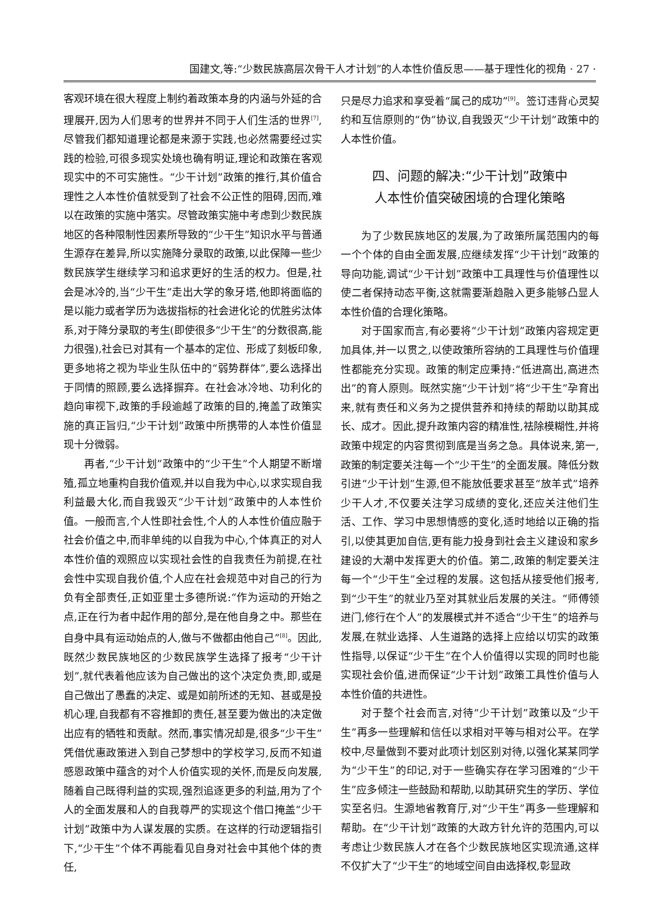国建文,等:“少数民族高层次骨干人才计划”的人本性价值反思——基于理性化的视角 · 27 ·
客观环境在很大程度上制约着政策本身的内涵与外延的合理展开,因为人们思考的世界并不同于人们生活的世界<sup>[7]</sup>,尽管我们都知道理论都是来源于实践,也必然需要经过实践的检验,可很多现实处境也确有明证,理论和政策在客观现实中的不可实施性。“少干计划”政策的推行,其价值合理性之人本性价值就受到了社会不公正性的阻碍,因而,难以在政策的实施中落实。尽管政策实施中考虑到少数民族地区的各种限制性因素所导致的“少干生”知识水平与普通生源存在差异,所以实施降分录取的政策,以此保障一些少数民族学生继续学习和追求更好的生活的权力。但是,社会是冰冷的,当“少干生”走出大学的象牙塔,他即将面临的是以能力或者学历为选拔指标的社会进化论的优胜劣汰体系,对于降分录取的考生(即使很多“少干生”的分数很高,能力很强),社会已对其有一个基本的定位、形成了刻板印象,更多地将之视为毕业生队伍中的“弱势群体”,要么选择出于同情的照顾,要么选择摒弃。在社会冰冷地、功利化的趋向审视下,政策的手段逾越了政策的目的,掩盖了政策实施的真正旨归,“少干计划”政策中所携带的人本性价值显现十分微弱。
再者,“少干计划”政策中的“少干生”个人期望不断增殖,孤立地重构自我价值观,并以自我为中心,以求实现自我利益最大化,而自我毁灭“少干计划”政策中的人本性价值。一般而言,个人性即社会性,个人的人本性价值应融于社会价值之中,而非单纯的以自我为中心,个体真正的对人本性价值的观照应以实现社会性的自我责任为前提,在社会性中实现自我价值,个人应在社会规范中对自己的行为负有全部责任,正如亚里士多德所说:“作为运动的开始之点,正在行为者中起作用的部分,是在他自身之中。那些在自身中具有运动始点的人,做与不做都由他自己”<sup>[8]</sup>。因此,既然少数民族地区的少数民族学生选择了报考“少干计划”,就代表着他应该为自己做出的这个决定负责,即,或是自己做出了愚蠢的决定、或是如前所述的无知、甚或是投机心理,自我都有不容推卸的责任,甚至要为做出的决定做出应有的牺牲和贡献。然而,事实情况却是,很多“少干生”凭借优惠政策进入到自己梦想中的学校学习,反而不知道感恩政策中蕴含的对个人价值实现的关怀,而是反向发展,随着自己既得利益的实现,强烈追逐更多的利益,用为了个人的全面发展和人的自我尊严的实现这个借口掩盖“少干计划”政策中为人谋发展的实质。在这样的行动逻辑指引下,“少干生”个体不再能看见自身对社会中其他个体的责任,
只是尽力追求和享受着“属己的成功”<sup>[9]</sup>。签订违背心灵契约和互信原则的“伪”协议,自我毁灭“少干计划”政策中的人本性价值。
四、问题的解决:“少干计划”政策中
人本性价值突破困境的合理化策略
为了少数民族地区的发展,为了政策所属范围内的每一个个体的自由全面发展,应继续发挥“少干计划”政策的导向功能,调试“少干计划”政策中工具理性与价值理性以使二者保持动态平衡,这就需要渐趋融入更多能够凸显人本性价值的合理化策略。
对于国家而言,有必要将“少干计划”政策内容规定更加具体,并一以贯之,以使政策所容纳的工具理性与价值理性都能充分实现。政策的制定应秉持:“低进高出,高进杰出”的育人原则。既然实施“少干计划”将“少干生”孕育出来,就有责任和义务为之提供营养和持续的帮助以助其成长、成才。因此,提升政策内容的精准性,祛除模糊性,并将政策中规定的内容贯彻到底是当务之急。具体说来,第一,政策的制定要关注每一个“少干生”的全面发展。降低分数引进“少干计划”生源,但不能放低要求甚至“放羊式”培养少干人才,不仅要关注学习成绩的变化,还应关注他们生活、工作、学习中思想情感的变化,适时地给以正确的指引,以使其更加自信,更有能力投身到社会主义建设和家乡建设的大潮中发挥更大的价值。第二,政策的制定要关注每一个“少干生”全过程的发展。这包括从接受他们报考,到“少干生”的就业乃至对其就业后发展的关注。“师傅领进门,修行在个人”的发展模式并不适合“少干生”的培养与发展,在就业选择、人生道路的选择上应给以切实的政策性指导,以保证“少干生”在个人价值得以实现的同时也能实现社会价值,进而保证“少干计划”政策工具性价值与人本性价值的共进性。
对于整个社会而言,对待“少干计划”政策以及“少干生”再多一些理解和信任以求相对平等与相对公平。在学校中,尽量做到不要对此项计划区别对待,以强化某某同学为“少干生”的印记,对于一些确实存在学习困难的“少干生”应多倾注一些鼓励和帮助,以助其研究生的学历、学位实至名归。生源地省教育厅,对“少干生”再多一些理解和帮助。在“少干计划”政策的大政方针允许的范围内,可以考虑让少数民族人才在各个少数民族地区实现流通,这样不仅扩大了“少干生”的地域空间自由选择权,彰显政